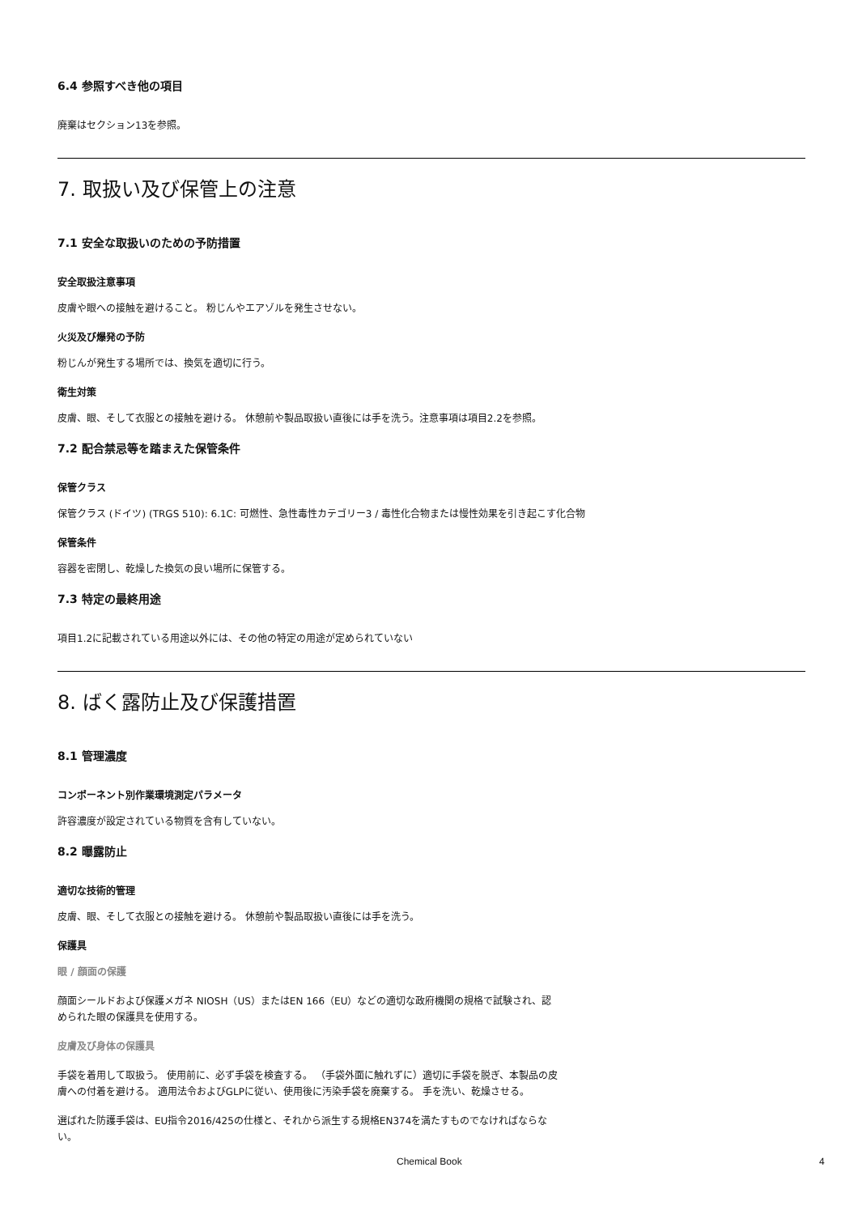6.4 参照すべき他の項目
廃棄はセクション13を参照。
7. 取扱い及び保管上の注意
7.1 安全な取扱いのための予防措置
安全取扱注意事項
皮膚や眼への接触を避けること。 粉じんやエアゾルを発生させない。
火災及び爆発の予防
粉じんが発生する場所では、換気を適切に行う。
衛生対策
皮膚、眼、そして衣服との接触を避ける。 休憩前や製品取扱い直後には手を洗う。注意事項は項目2.2を参照。
7.2 配合禁忌等を踏まえた保管条件
保管クラス
保管クラス (ドイツ) (TRGS 510): 6.1C: 可燃性、急性毒性カテゴリー3 / 毒性化合物または慢性効果を引き起こす化合物
保管条件
容器を密閉し、乾燥した換気の良い場所に保管する。
7.3 特定の最終用途
項目1.2に記載されている用途以外には、その他の特定の用途が定められていない
8. ばく露防止及び保護措置
8.1 管理濃度
コンポーネント別作業環境測定パラメータ
許容濃度が設定されている物質を含有していない。
8.2 曝露防止
適切な技術的管理
皮膚、眼、そして衣服との接触を避ける。 休憩前や製品取扱い直後には手を洗う。
保護具
眼 / 顔面の保護
顔面シールドおよび保護メガネ NIOSH（US）またはEN 166（EU）などの適切な政府機関の規格で試験され、認められた眼の保護具を使用する。
皮膚及び身体の保護具
手袋を着用して取扱う。 使用前に、必ず手袋を検査する。 （手袋外面に触れずに）適切に手袋を脱ぎ、本製品の皮膚への付着を避ける。 適用法令およびGLPに従い、使用後に汚染手袋を廃棄する。 手を洗い、乾燥させる。
選ばれた防護手袋は、EU指令2016/425の仕様と、それから派生する規格EN374を満たすものでなければならない。
Chemical Book 4